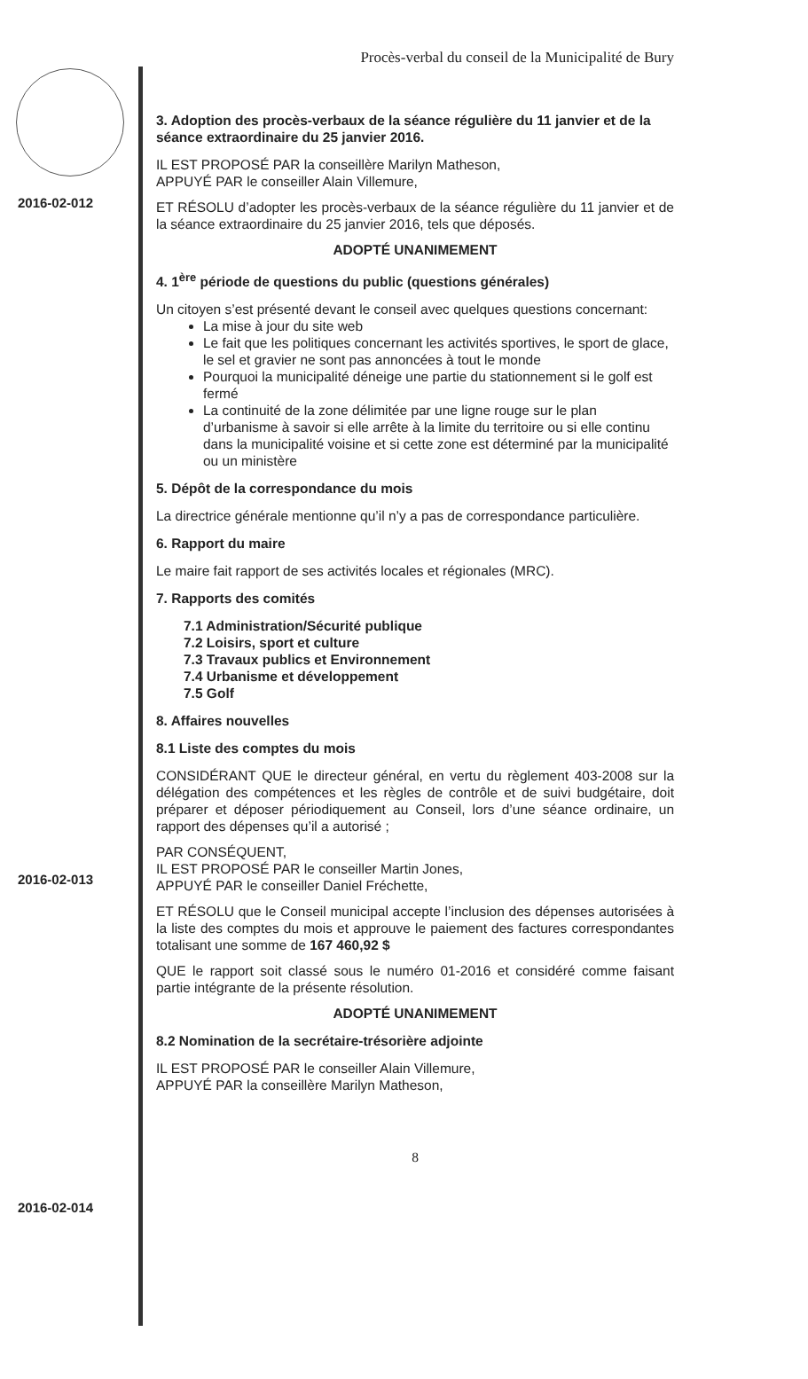2016-02-012
2016-02-013
2016-02-014
Procès-verbal du conseil de la Municipalité de Bury
3. Adoption des procès-verbaux de la séance régulière du 11 janvier et de la séance extraordinaire du 25 janvier 2016.
IL EST PROPOSÉ PAR la conseillère Marilyn Matheson,
APPUYÉ PAR le conseiller Alain Villemure,
ET RÉSOLU d’adopter les procès-verbaux de la séance régulière du 11 janvier et de la séance extraordinaire du 25 janvier 2016, tels que déposés.
ADOPTÉ UNANIMEMENT
4. 1<sup>ère</sup> période de questions du public (questions générales)
Un citoyen s’est présenté devant le conseil avec quelques questions concernant:
La mise à jour du site web
Le fait que les politiques concernant les activités sportives, le sport de glace, le sel et gravier ne sont pas annoncées à tout le monde
Pourquoi la municipalité déneige une partie du stationnement si le golf est fermé
La continuité de la zone délimitée par une ligne rouge sur le plan d’urbanisme à savoir si elle arrête à la limite du territoire ou si elle continu dans la municipalité voisine et si cette zone est déterminé par la municipalité ou un ministère
5. Dépôt de la correspondance du mois
La directrice générale mentionne qu’il n’y a pas de correspondance particulière.
6. Rapport du maire
Le maire fait rapport de ses activités locales et régionales (MRC).
7. Rapports des comités
7.1 Administration/Sécurité publique
7.2 Loisirs, sport et culture
7.3 Travaux publics et Environnement
7.4 Urbanisme et développement
7.5 Golf
8. Affaires nouvelles
8.1 Liste des comptes du mois
CONSIDÉRANT QUE le directeur général, en vertu du règlement 403-2008 sur la délégation des compétences et les règles de contrôle et de suivi budgétaire, doit préparer et déposer périodiquement au Conseil, lors d’une séance ordinaire, un rapport des dépenses qu’il a autorisé ;
PAR CONSÉQUENT,
IL EST PROPOSÉ PAR le conseiller Martin Jones,
APPUYÉ PAR le conseiller Daniel Fréchette,
ET RÉSOLU que le Conseil municipal accepte l’inclusion des dépenses autorisées à la liste des comptes du mois et approuve le paiement des factures correspondantes totalisant une somme de 167 460,92 $
QUE le rapport soit classé sous le numéro 01-2016 et considéré comme faisant partie intégrante de la présente résolution.
ADOPTÉ UNANIMEMENT
8.2 Nomination de la secrétaire-trésorière adjointe
IL EST PROPOSÉ PAR le conseiller Alain Villemure,
APPUYÉ PAR la conseillère Marilyn Matheson,
8